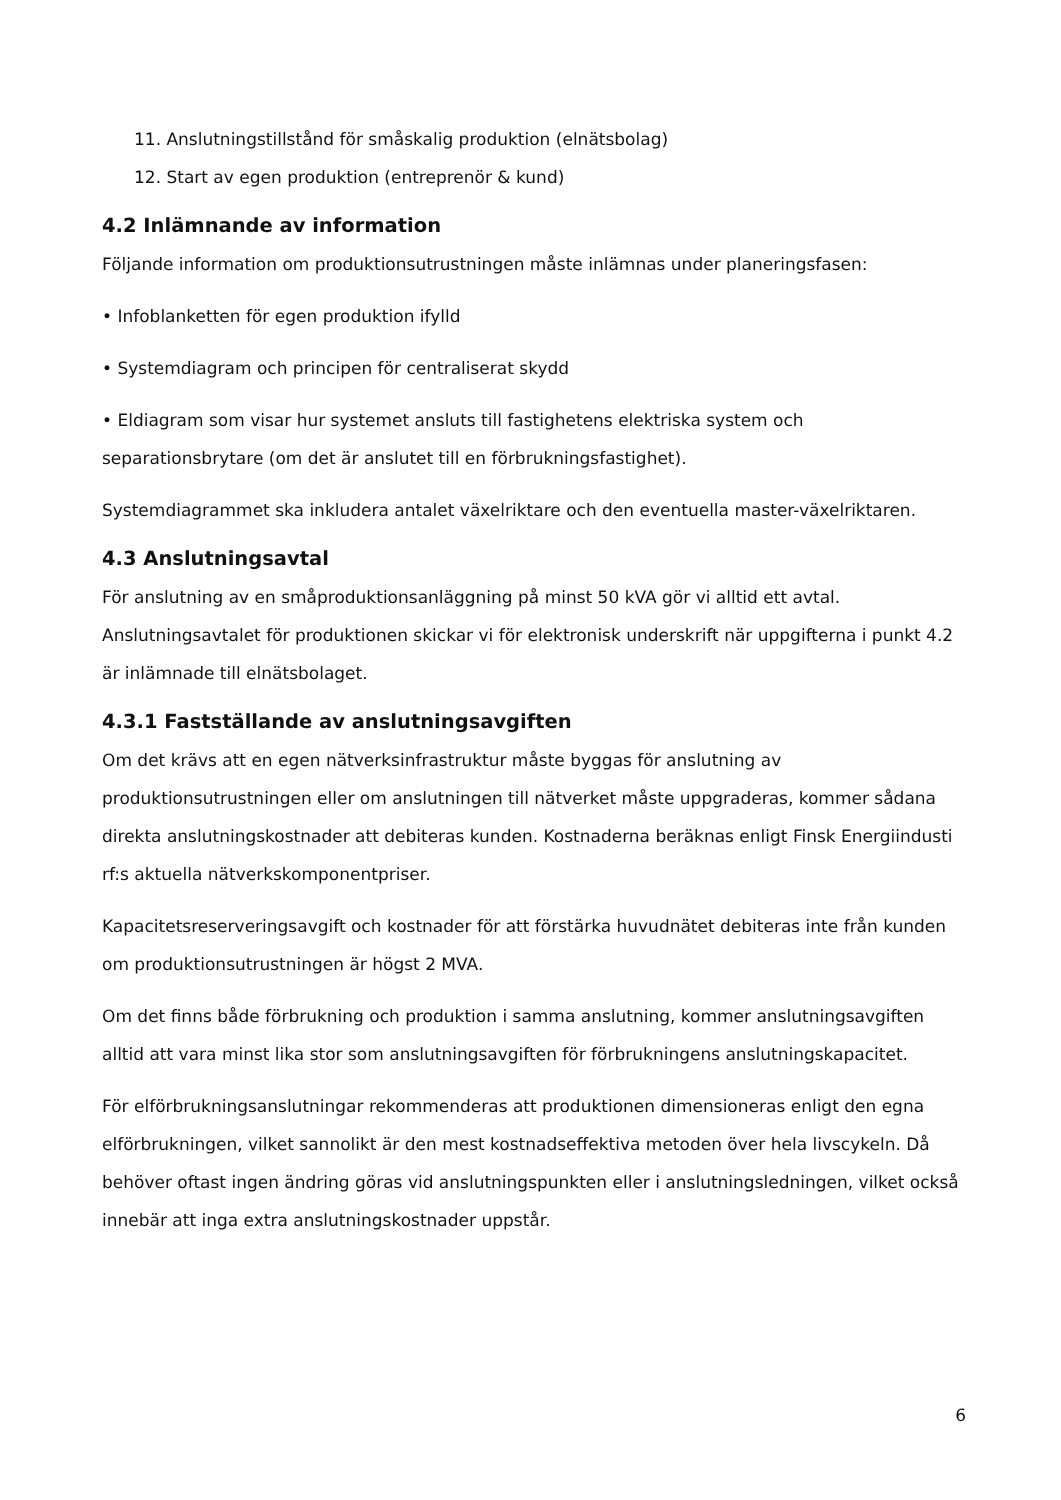11. Anslutningstillstånd för småskalig produktion (elnätsbolag)
12. Start av egen produktion (entreprenör & kund)
4.2 Inlämnande av information
Följande information om produktionsutrustningen måste inlämnas under planeringsfasen:
• Infoblanketten för egen produktion ifylld
• Systemdiagram och principen för centraliserat skydd
• Eldiagram som visar hur systemet ansluts till fastighetens elektriska system och separationsbrytare (om det är anslutet till en förbrukningsfastighet).
Systemdiagrammet ska inkludera antalet växelriktare och den eventuella master-växelriktaren.
4.3 Anslutningsavtal
För anslutning av en småproduktionsanläggning på minst 50 kVA gör vi alltid ett avtal. Anslutningsavtalet för produktionen skickar vi för elektronisk underskrift när uppgifterna i punkt 4.2 är inlämnade till elnätsbolaget.
4.3.1 Fastställande av anslutningsavgiften
Om det krävs att en egen nätverksinfrastruktur måste byggas för anslutning av produktionsutrustningen eller om anslutningen till nätverket måste uppgraderas, kommer sådana direkta anslutningskostnader att debiteras kunden. Kostnaderna beräknas enligt Finsk Energiindusti rf:s aktuella nätverkskomponentpriser.
Kapacitetsreserveringsavgift och kostnader för att förstärka huvudnätet debiteras inte från kunden om produktionsutrustningen är högst 2 MVA.
Om det finns både förbrukning och produktion i samma anslutning, kommer anslutningsavgiften alltid att vara minst lika stor som anslutningsavgiften för förbrukningens anslutningskapacitet.
För elförbrukningsanslutningar rekommenderas att produktionen dimensioneras enligt den egna elförbrukningen, vilket sannolikt är den mest kostnadseffektiva metoden över hela livscykeln. Då behöver oftast ingen ändring göras vid anslutningspunkten eller i anslutningsledningen, vilket också innebär att inga extra anslutningskostnader uppstår.
6